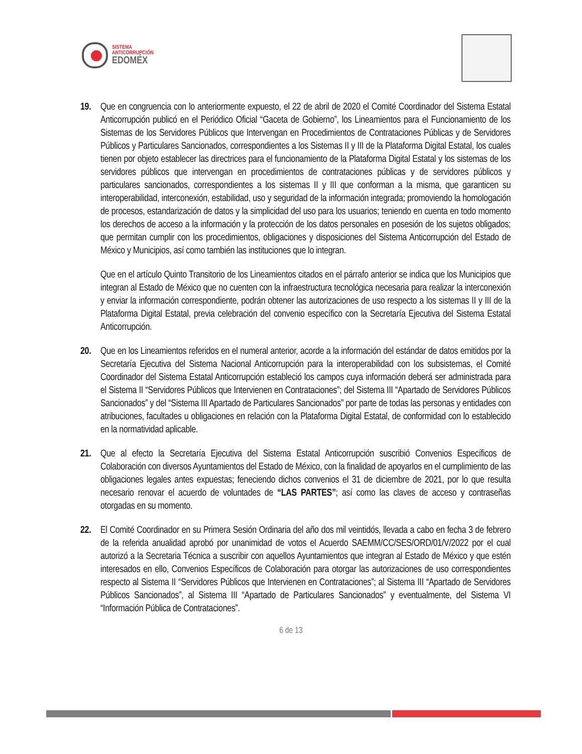SISTEMA
ANTICORRUPCIÓN
EDOMÉX
19. Que en congruencia con lo anteriormente expuesto, el 22 de abril de 2020 el Comité Coordinador del Sistema Estatal Anticorrupción publicó en el Periódico Oficial “Gaceta de Gobierno”, los Lineamientos para el Funcionamiento de los Sistemas de los Servidores Públicos que Intervengan en Procedimientos de Contrataciones Públicas y de Servidores Públicos y Particulares Sancionados, correspondientes a los Sistemas II y III de la Plataforma Digital Estatal, los cuales tienen por objeto establecer las directrices para el funcionamiento de la Plataforma Digital Estatal y los sistemas de los servidores públicos que intervengan en procedimientos de contrataciones públicas y de servidores públicos y particulares sancionados, correspondientes a los sistemas II y III que conforman a la misma, que garanticen su interoperabilidad, interconexión, estabilidad, uso y seguridad de la información integrada; promoviendo la homologación de procesos, estandarización de datos y la simplicidad del uso para los usuarios; teniendo en cuenta en todo momento los derechos de acceso a la información y la protección de los datos personales en posesión de los sujetos obligados; que permitan cumplir con los procedimientos, obligaciones y disposiciones del Sistema Anticorrupción del Estado de México y Municipios, así como también las instituciones que lo integran.
Que en el artículo Quinto Transitorio de los Lineamientos citados en el párrafo anterior se indica que los Municipios que integran al Estado de México que no cuenten con la infraestructura tecnológica necesaria para realizar la interconexión y enviar la información correspondiente, podrán obtener las autorizaciones de uso respecto a los sistemas II y III de la Plataforma Digital Estatal, previa celebración del convenio específico con la Secretaría Ejecutiva del Sistema Estatal Anticorrupción.
20. Que en los Lineamientos referidos en el numeral anterior, acorde a la información del estándar de datos emitidos por la Secretaría Ejecutiva del Sistema Nacional Anticorrupción para la interoperabilidad con los subsistemas, el Comité Coordinador del Sistema Estatal Anticorrupción estableció los campos cuya información deberá ser administrada para el Sistema II “Servidores Públicos que Intervienen en Contrataciones”; del Sistema III “Apartado de Servidores Públicos Sancionados” y del “Sistema III Apartado de Particulares Sancionados” por parte de todas las personas y entidades con atribuciones, facultades u obligaciones en relación con la Plataforma Digital Estatal, de conformidad con lo establecido en la normatividad aplicable.
21. Que al efecto la Secretaría Ejecutiva del Sistema Estatal Anticorrupción suscribió Convenios Específicos de Colaboración con diversos Ayuntamientos del Estado de México, con la finalidad de apoyarlos en el cumplimiento de las obligaciones legales antes expuestas; feneciendo dichos convenios el 31 de diciembre de 2021, por lo que resulta necesario renovar el acuerdo de voluntades de “LAS PARTES”; así como las claves de acceso y contraseñas otorgadas en su momento.
22. El Comité Coordinador en su Primera Sesión Ordinaria del año dos mil veintidós, llevada a cabo en fecha 3 de febrero de la referida anualidad aprobó por unanimidad de votos el Acuerdo SAEMM/CC/SES/ORD/01/V/2022 por el cual autorizó a la Secretaria Técnica a suscribir con aquellos Ayuntamientos que integran al Estado de México y que estén interesados en ello, Convenios Específicos de Colaboración para otorgar las autorizaciones de uso correspondientes respecto al Sistema II “Servidores Públicos que Intervienen en Contrataciones”; al Sistema III “Apartado de Servidores Públicos Sancionados”, al Sistema III “Apartado de Particulares Sancionados” y eventualmente, del Sistema VI “Información Pública de Contrataciones”.
6 de 13